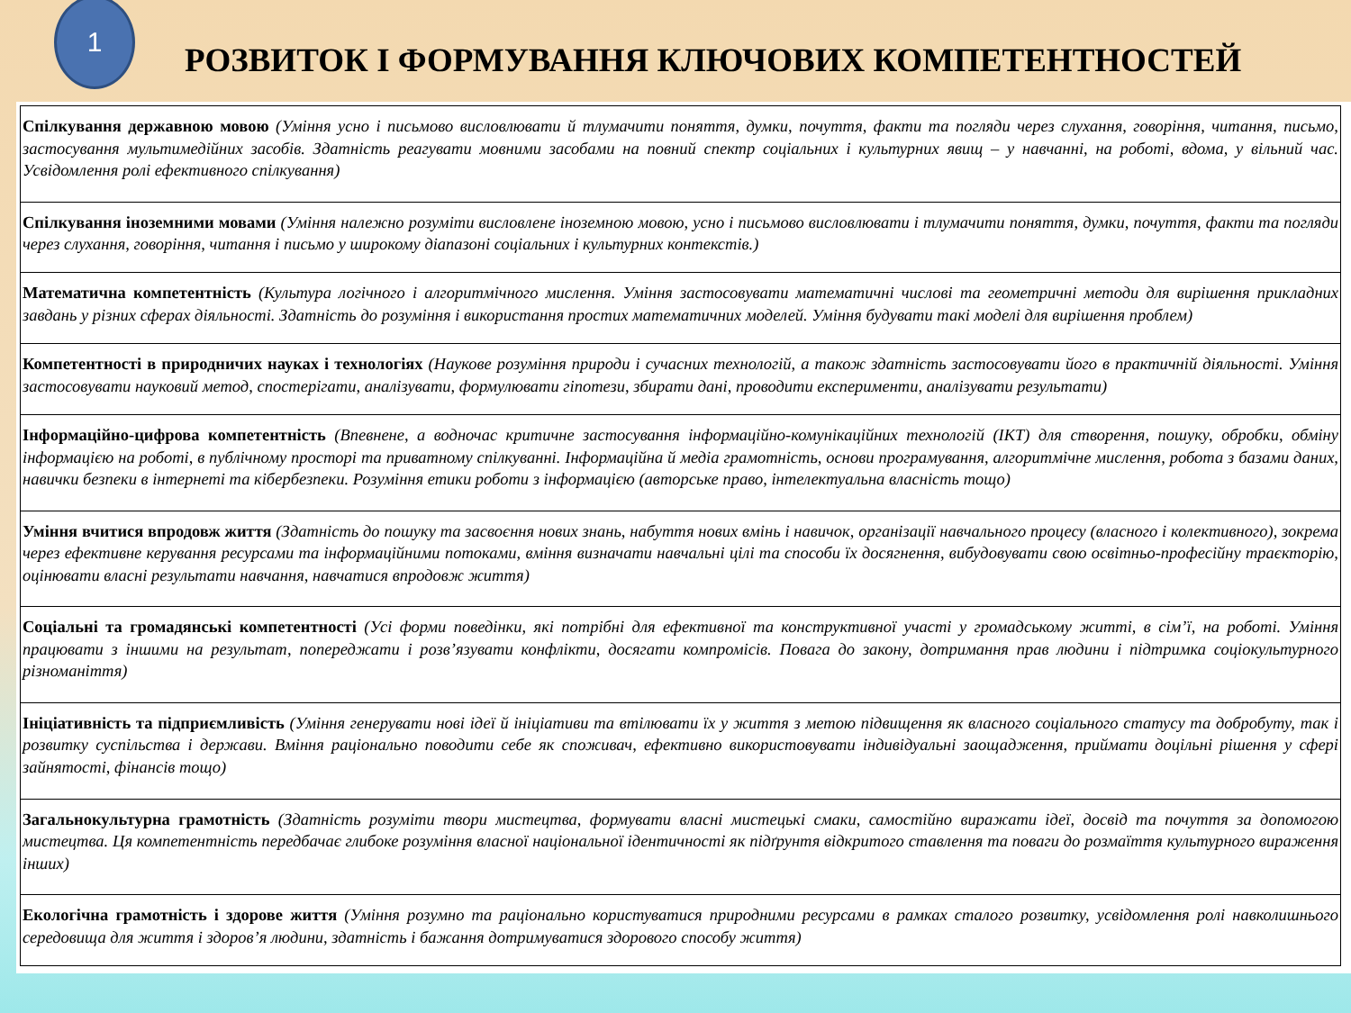1
РОЗВИТОК І ФОРМУВАННЯ КЛЮЧОВИХ КОМПЕТЕНТНОСТЕЙ
| Спілкування державною мовою (Уміння усно і письмово висловлювати й тлумачити поняття, думки, почуття, факти та погляди через слухання, говоріння, читання, письмо, застосування мультимедійних засобів. Здатність реагувати мовними засобами на повний спектр соціальних і культурних явищ – у навчанні, на роботі, вдома, у вільний час. Усвідомлення ролі ефективного спілкування) |
| Спілкування іноземними мовами (Уміння належно розуміти висловлене іноземною мовою, усно і письмово висловлювати і тлумачити поняття, думки, почуття, факти та погляди через слухання, говоріння, читання і письмо у широкому діапазоні соціальних і культурних контекстів.) |
| Математична компетентність (Культура логічного і алгоритмічного мислення. Уміння застосовувати математичні числові та геометричні методи для вирішення прикладних завдань у різних сферах діяльності. Здатність до розуміння і використання простих математичних моделей. Уміння будувати такі моделі для вирішення проблем) |
| Компетентності в природничих науках і технологіях (Наукове розуміння природи і сучасних технологій, а також здатність застосовувати його в практичній діяльності. Уміння застосовувати науковий метод, спостерігати, аналізувати, формулювати гіпотези, збирати дані, проводити експерименти, аналізувати результати) |
| Інформаційно-цифрова компетентність (Впевнене, а водночас критичне застосування інформаційно-комунікаційних технологій (ІКТ) для створення, пошуку, обробки, обміну інформацією на роботі, в публічному просторі та приватному спілкуванні. Інформаційна й медіа грамотність, основи програмування, алгоритмічне мислення, робота з базами даних, навички безпеки в інтернеті та кібербезпеки. Розуміння етики роботи з інформацією (авторське право, інтелектуальна власність тощо) |
| Уміння вчитися впродовж життя (Здатність до пошуку та засвоєння нових знань, набуття нових вмінь і навичок, організації навчального процесу (власного і колективного), зокрема через ефективне керування ресурсами та інформаційними потоками, вміння визначати навчальні цілі та способи їх досягнення, вибудовувати свою освітньо-професійну траєкторію, оцінювати власні результати навчання, навчатися впродовж життя) |
| Соціальні та громадянські компетентності (Усі форми поведінки, які потрібні для ефективної та конструктивної участі у громадському житті, в сім’ї, на роботі. Уміння працювати з іншими на результат, попереджати і розв’язувати конфлікти, досягати компромісів. Повага до закону, дотримання прав людини і підтримка соціокультурного різноманіття) |
| Ініціативність та підприємливість (Уміння генерувати нові ідеї й ініціативи та втілювати їх у життя з метою підвищення як власного соціального статусу та добробуту, так і розвитку суспільства і держави. Вміння раціонально поводити себе як споживач, ефективно використовувати індивідуальні заощадження, приймати доцільні рішення у сфері зайнятості, фінансів тощо) |
| Загальнокультурна грамотність (Здатність розуміти твори мистецтва, формувати власні мистецькі смаки, самостійно виражати ідеї, досвід та почуття за допомогою мистецтва. Ця компетентність передбачає глибоке розуміння власної національної ідентичності як підґрунтя відкритого ставлення та поваги до розмаїття культурного вираження інших) |
| Екологічна грамотність і здорове життя (Уміння розумно та раціонально користуватися природними ресурсами в рамках сталого розвитку, усвідомлення ролі навколишнього середовища для життя і здоров’я людини, здатність і бажання дотримуватися здорового способу життя) |